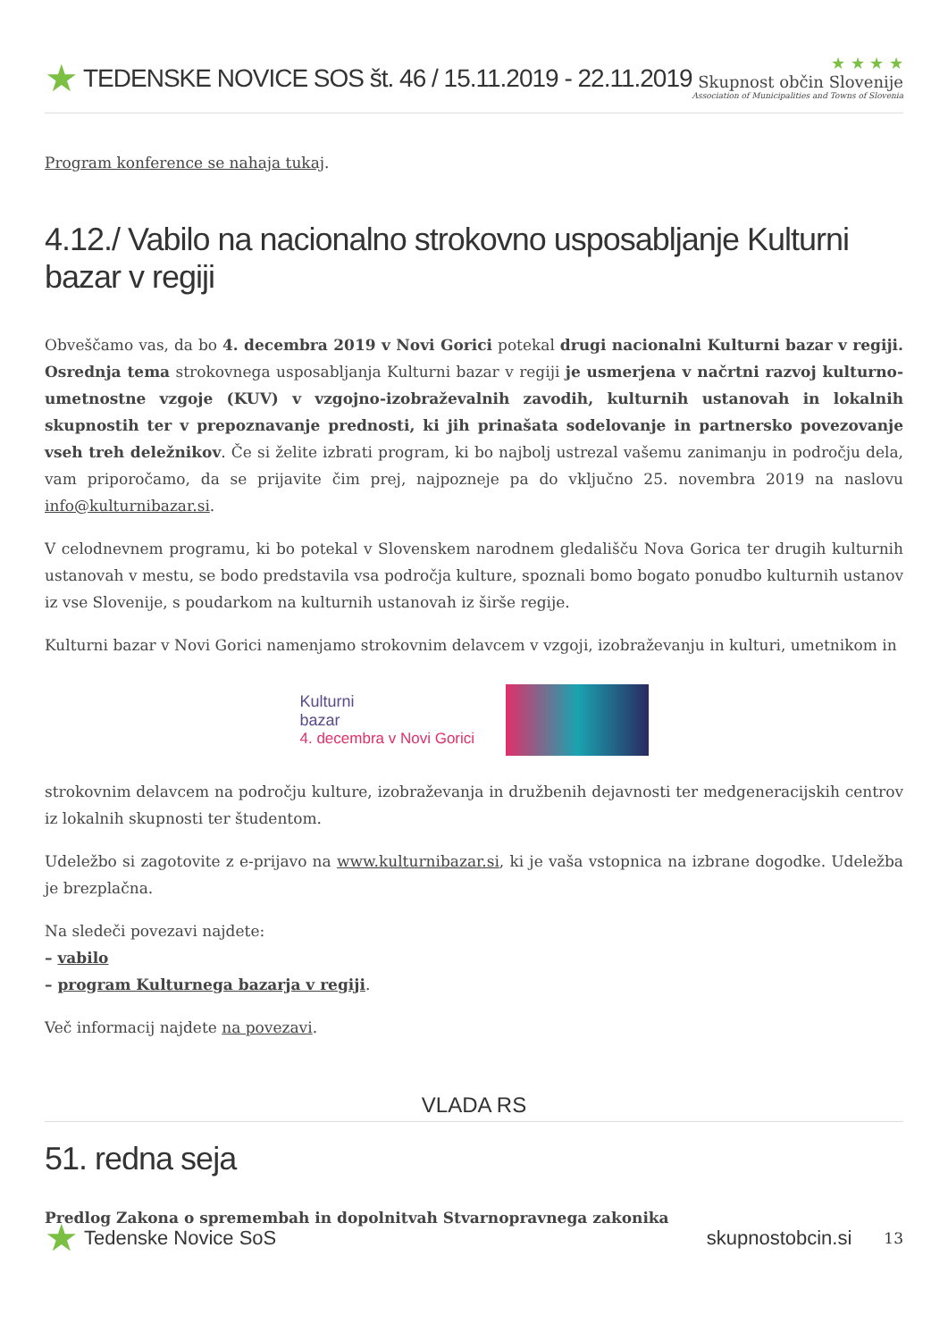★ TEDENSKE NOVICE SOS št. 46 / 15.11.2019 - 22.11.2019
★ ★ ★ ★
Skupnost občin Slovenije
Association of Municipalities and Towns of Slovenia
Program konference se nahaja tukaj.
4.12./ Vabilo na nacionalno strokovno usposabljanje Kulturni bazar v regiji
Obveščamo vas, da bo 4. decembra 2019 v Novi Gorici potekal drugi nacionalni Kulturni bazar v regiji. Osrednja tema strokovnega usposabljanja Kulturni bazar v regiji je usmerjena v načrtni razvoj kulturno-umetnostne vzgoje (KUV) v vzgojno-izobraževalnih zavodih, kulturnih ustanovah in lokalnih skupnostih ter v prepoznavanje prednosti, ki jih prinašata sodelovanje in partnersko povezovanje vseh treh deležnikov. Če si želite izbrati program, ki bo najbolj ustrezal vašemu zanimanju in področju dela, vam priporočamo, da se prijavite čim prej, najpozneje pa do vključno 25. novembra 2019 na naslovu info@kulturnibazar.si.
V celodnevnem programu, ki bo potekal v Slovenskem narodnem gledališču Nova Gorica ter drugih kulturnih ustanovah v mestu, se bodo predstavila vsa področja kulture, spoznali bomo bogato ponudbo kulturnih ustanov iz vse Slovenije, s poudarkom na kulturnih ustanovah iz širše regije.
Kulturni bazar v Novi Gorici namenjamo strokovnim delavcem v vzgoji, izobraževanju in kulturi, umetnikom in
Kulturni
bazar
4. decembra v Novi Gorici
strokovnim delavcem na področju kulture, izobraževanja in družbenih dejavnosti ter medgeneracijskih centrov iz lokalnih skupnosti ter študentom.
Udeležbo si zagotovite z e-prijavo na www.kulturnibazar.si, ki je vaša vstopnica na izbrane dogodke. Udeležba je brezplačna.
Na sledeči povezavi najdete:
– vabilo
– program Kulturnega bazarja v regiji.
Več informacij najdete na povezavi.
VLADA RS
51. redna seja
Predlog Zakona o spremembah in dopolnitvah Stvarnopravnega zakonika
★ Tedenske Novice SoS skupnostobcin.si 13